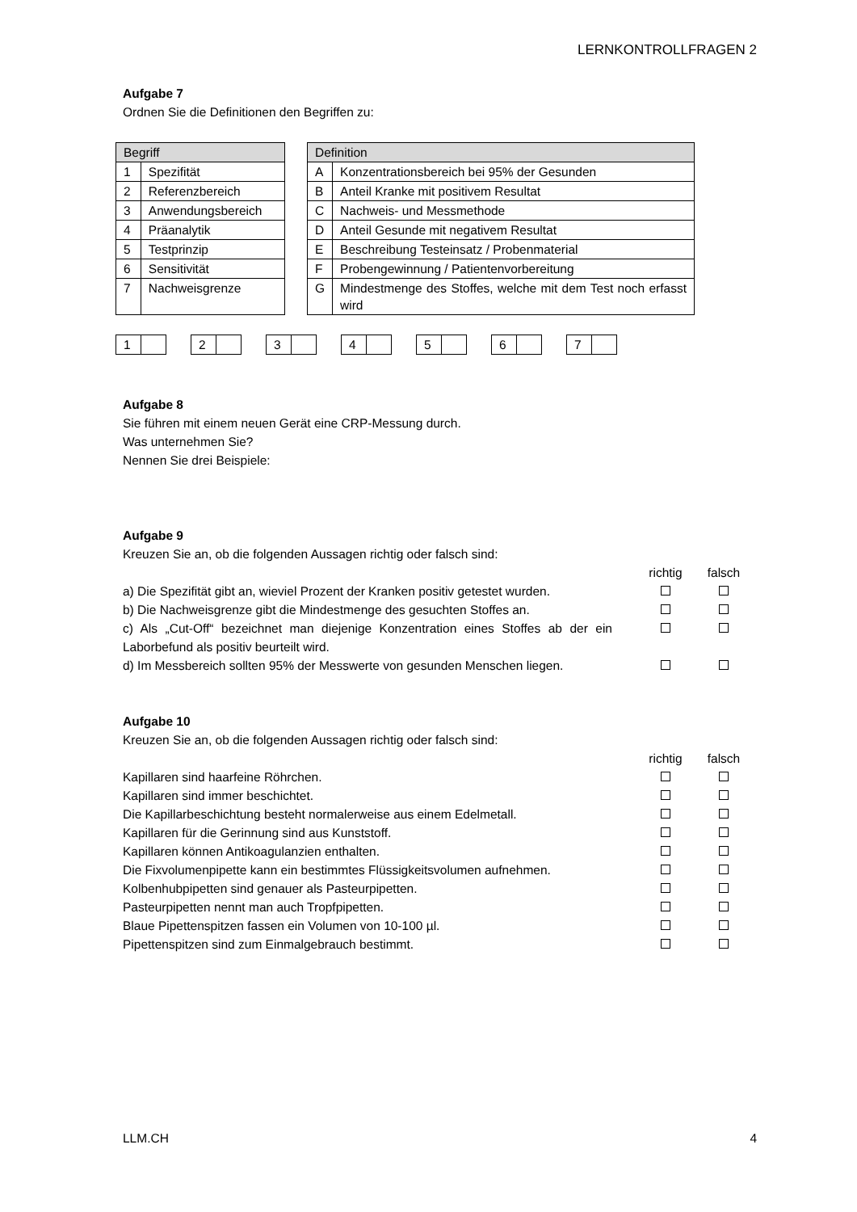LERNKONTROLLFRAGEN 2
Aufgabe 7
Ordnen Sie die Definitionen den Begriffen zu:
| Begriff | |
| --- | --- |
| 1 | Spezifität |
| 2 | Referenzbereich |
| 3 | Anwendungsbereich |
| 4 | Präanalytik |
| 5 | Testprinzip |
| 6 | Sensitivität |
| 7 | Nachweisgrenze |
| Definition | |
| --- | --- |
| A | Konzentrationsbereich bei 95% der Gesunden |
| B | Anteil Kranke mit positivem Resultat |
| C | Nachweis- und Messmethode |
| D | Anteil Gesunde mit negativem Resultat |
| E | Beschreibung Testeinsatz / Probenmaterial |
| F | Probengewinnung / Patientenvorbereitung |
| G | Mindestmenge des Stoffes, welche mit dem Test noch erfasst wird |
| 1 | |
| 2 | |
| 3 | |
| 4 | |
| 5 | |
| 6 | |
| 7 | |
Aufgabe 8
Sie führen mit einem neuen Gerät eine CRP-Messung durch.
Was unternehmen Sie?
Nennen Sie drei Beispiele:
Aufgabe 9
Kreuzen Sie an, ob die folgenden Aussagen richtig oder falsch sind:
| | richtig | falsch |
| a) Die Spezifität gibt an, wieviel Prozent der Kranken positiv getestet wurden. | | |
| b) Die Nachweisgrenze gibt die Mindestmenge des gesuchten Stoffes an. | | |
| c) Als „Cut-Off“ bezeichnet man diejenige Konzentration eines Stoffes ab der ein Laborbefund als positiv beurteilt wird. | | |
| d) Im Messbereich sollten 95% der Messwerte von gesunden Menschen liegen. | | |
Aufgabe 10
Kreuzen Sie an, ob die folgenden Aussagen richtig oder falsch sind:
| | richtig | falsch |
| Kapillaren sind haarfeine Röhrchen. | | |
| Kapillaren sind immer beschichtet. | | |
| Die Kapillarbeschichtung besteht normalerweise aus einem Edelmetall. | | |
| Kapillaren für die Gerinnung sind aus Kunststoff. | | |
| Kapillaren können Antikoagulanzien enthalten. | | |
| Die Fixvolumenpipette kann ein bestimmtes Flüssigkeitsvolumen aufnehmen. | | |
| Kolbenhubpipetten sind genauer als Pasteurpipetten. | | |
| Pasteurpipetten nennt man auch Tropfpipetten. | | |
| Blaue Pipettenspitzen fassen ein Volumen von 10-100 µl. | | |
| Pipettenspitzen sind zum Einmalgebrauch bestimmt. | | |
LLM.CH 4